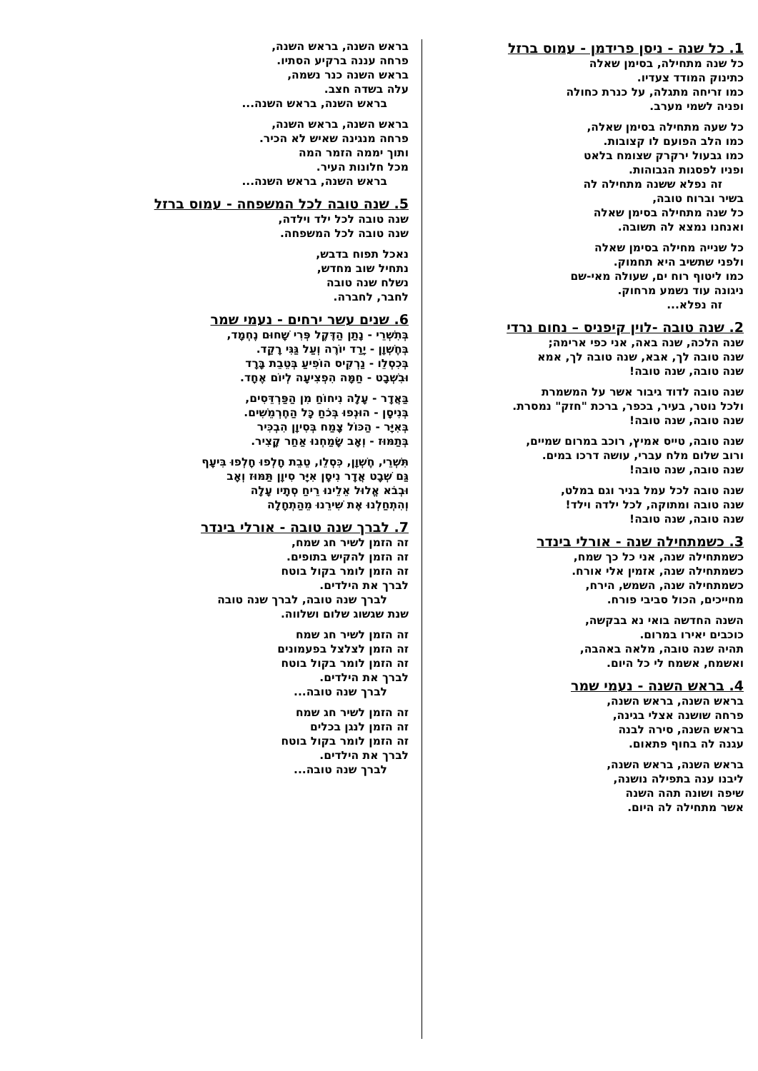1. כל שנה - ניסן פרידמן - עמוס ברזל
כל שנה מתחילה, בסימן שאלה
כתינוק המודד צעדיו.
כמו זריחה מתגלה, על כנרת כחולה
ופניה לשמי מערב.
כל שעה מתחילה בסימן שאלה,
כמו הלב הפועם לו קצובות.
כמו גבעול ירקרק שצומח בלאט
ופניו לפסגות הגבוהות.
זה נפלא ששנה מתחילה לה
בשיר וברוח טובה,
כל שנה מתחילה בסימן שאלה
ואנחנו נמצא לה תשובה.
כל שנייה מחילה בסימן שאלה
ולפני שתשיב היא תחמוק.
כמו ליטוף רוח ים, שעולה מאי-שם
ניגונה עוד נשמע מרחוק.
זה נפלא...
2. שנה טובה -לוין קיפניס – נחום נרדי
שנה הלכה, שנה באה, אני כפי ארימה;
שנה טובה לך, אבא, שנה טובה לך, אמא
שנה טובה, שנה טובה!
שנה טובה לדוד גיבור אשר על המשמרת
ולכל נוטר, בעיר, בכפר, ברכת "חזק" נמסרת.
שנה טובה, שנה טובה!
שנה טובה, טייס אמיץ, רוכב במרום שמיים,
ורוב שלום מלח עברי, עושה דרכו במים.
שנה טובה, שנה טובה!
שנה טובה לכל עמל בניר וגם במלט,
שנה טובה ומתוקה, לכל ילדה וילד!
שנה טובה, שנה טובה!
3. כשמתחילה שנה - אורלי בינדר
כשמתחילה שנה, אני כל כך שמח,
כשמתחילה שנה, אזמין אלי אורח.
כשמתחילה שנה, השמש, הירח,
מחייכים, הכול סביבי פורח.
השנה החדשה בואי נא בבקשה,
כוכבים יאירו במרום.
תהיה שנה טובה, מלאה באהבה,
ואשמח, אשמח לי כל היום.
4. בראש השנה - נעמי שמר
בראש השנה, בראש השנה,
פרחה שושנה אצלי בגינה,
בראש השנה, סירה לבנה
עגנה לה בחוף פתאום.
בראש השנה, בראש השנה,
ליבנו ענה בתפילה נושנה,
שיפה ושונה תהה השנה
אשר מתחילה לה היום.
בראש השנה, בראש השנה,
פרחה עננה ברקיע הסתיו.
בראש השנה כנר נשמה,
עלה בשדה חצב.
בראש השנה, בראש השנה...
בראש השנה, בראש השנה,
פרחה מנגינה שאיש לא הכיר.
ותוך יממה הזמר המה
מכל חלונות העיר.
בראש השנה, בראש השנה...
5. שנה טובה לכל המשפחה - עמוס ברזל
שנה טובה לכל ילד וילדה,
שנה טובה לכל המשפחה.
נאכל תפוח בדבש,
נתחיל שוב מחדש,
נשלח שנה טובה
לחבר, לחברה.
6. שנים עשר ירחים - נעמי שמר
בְּתִשְׁרֵי - נָתַן הַדֶּקֶל פְּרִי שָׁחוּם נֶחְמָד,
בְּחֶשְׁוָן - יָרַד יוֹרֶה וְעַל גַּגִּי רָקַד.
בְּכִסְלֵו - נַרְקִיס הוֹפִיעַ בְּטֵבֵת בָּרָד
וּבִשְׁבָט - חַמָּה הִפְצִיעָה לְיוֹם אֶחָד.
בַּאֲדָר - עָלָה נִיחוֹחַ מִן הַפַּרְדֵּסִים,
בְּנִיסָן - הוּנְפוּ בְּכֹחַ כָּל הַחֶרְמֵשִׁים.
בְּאִיָּר - הַכּוֹל צָמַח בְּסִיוָן הִבְכִּיר
בְּתַמּוּז - וְאָב שָׂמַחְנוּ אַחַר קָצִיר.
תִּשְׁרֵי, חֶשְׁוָן, כִּסְלֵו, טֵבֵת חָלְפוּ חָלְפוּ בִּיעָף
גַּם שְׁבָט אֲדָר נִיסָן אִיָּר סִיוָן תַּמּוּז וְאָב
וּבְבֹא אֱלוּל אֵלֵינוּ רֵיחַ סְתָיו עָלָה
וְהִתְחַלְנוּ אֶת שִׁירֵנוּ מֵהַתְחָלָה
7. לברך שנה טובה - אורלי בינדר
זה הזמן לשיר חג שמח,
זה הזמן להקיש בתופים.
זה הזמן לומר בקול בוטח
לברך את הילדים.
לברך שנה טובה, לברך שנה טובה
שנת שגשוג שלום ושלווה.
זה הזמן לשיר חג שמח
זה הזמן לצלצל בפעמונים
זה הזמן לומר בקול בוטח
לברך את הילדים.
לברך שנה טובה...
זה הזמן לשיר חג שמח
זה הזמן לנגן בכלים
זה הזמן לומר בקול בוטח
לברך את הילדים.
לברך שנה טובה...